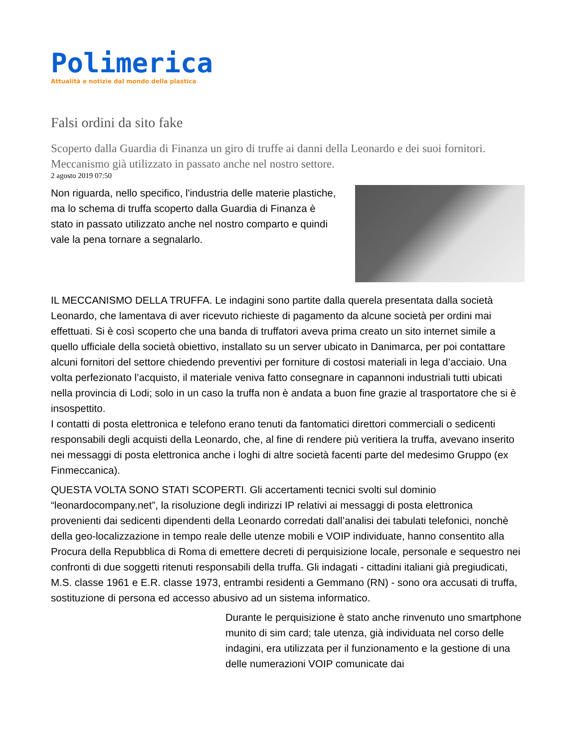Polimerica
Attualità e notizie dal mondo della plastica
Falsi ordini da sito fake
Scoperto dalla Guardia di Finanza un giro di truffe ai danni della Leonardo e dei suoi fornitori. Meccanismo già utilizzato in passato anche nel nostro settore.
2 agosto 2019 07:50
Non riguarda, nello specifico, l'industria delle materie plastiche, ma lo schema di truffa scoperto dalla Guardia di Finanza è stato in passato utilizzato anche nel nostro comparto e quindi vale la pena tornare a segnalarlo.
IL MECCANISMO DELLA TRUFFA. Le indagini sono partite dalla querela presentata dalla società Leonardo, che lamentava di aver ricevuto richieste di pagamento da alcune società per ordini mai effettuati. Si è così scoperto che una banda di truffatori aveva prima creato un sito internet simile a quello ufficiale della società obiettivo, installato su un server ubicato in Danimarca, per poi contattare alcuni fornitori del settore chiedendo preventivi per forniture di costosi materiali in lega d’acciaio. Una volta perfezionato l’acquisto, il materiale veniva fatto consegnare in capannoni industriali tutti ubicati nella provincia di Lodi; solo in un caso la truffa non è andata a buon fine grazie al trasportatore che si è insospettito.
I contatti di posta elettronica e telefono erano tenuti da fantomatici direttori commerciali o sedicenti responsabili degli acquisti della Leonardo, che, al fine di rendere più veritiera la truffa, avevano inserito nei messaggi di posta elettronica anche i loghi di altre società facenti parte del medesimo Gruppo (ex Finmeccanica).
QUESTA VOLTA SONO STATI SCOPERTI. Gli accertamenti tecnici svolti sul dominio “leonardocompany.net”, la risoluzione degli indirizzi IP relativi ai messaggi di posta elettronica provenienti dai sedicenti dipendenti della Leonardo corredati dall’analisi dei tabulati telefonici, nonchè della geo-localizzazione in tempo reale delle utenze mobili e VOIP individuate, hanno consentito alla Procura della Repubblica di Roma di emettere decreti di perquisizione locale, personale e sequestro nei confronti di due soggetti ritenuti responsabili della truffa. Gli indagati - cittadini italiani già pregiudicati, M.S. classe 1961 e E.R. classe 1973, entrambi residenti a Gemmano (RN) - sono ora accusati di truffa, sostituzione di persona ed accesso abusivo ad un sistema informatico.
Durante le perquisizione è stato anche rinvenuto uno smartphone munito di sim card; tale utenza, già individuata nel corso delle indagini, era utilizzata per il funzionamento e la gestione di una delle numerazioni VOIP comunicate dai